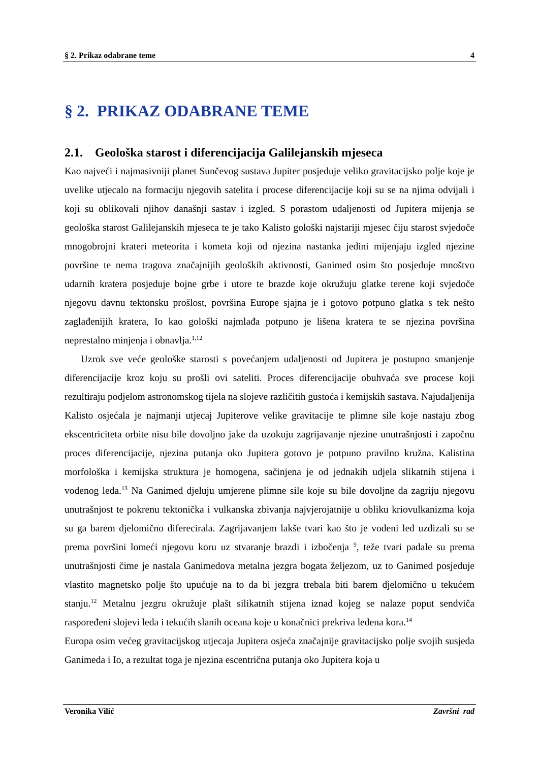§ 2. Prikaz odabrane teme 4
§ 2. PRIKAZ ODABRANE TEME
2.1. Geološka starost i diferencijacija Galilejanskih mjeseca
Kao najveći i najmasivniji planet Sunčevog sustava Jupiter posjeduje veliko gravitacijsko polje koje je uvelike utjecalo na formaciju njegovih satelita i procese diferencijacije koji su se na njima odvijali i koji su oblikovali njihov današnji sastav i izgled. S porastom udaljenosti od Jupitera mijenja se geološka starost Galilejanskih mjeseca te je tako Kalisto gološki najstariji mjesec čiju starost svjedoče mnogobrojni krateri meteorita i kometa koji od njezina nastanka jedini mijenjaju izgled njezine površine te nema tragova značajnijih geoloških aktivnosti, Ganimed osim što posjeduje mnoštvo udarnih kratera posjeduje bojne grbe i utore te brazde koje okružuju glatke terene koji svjedoče njegovu davnu tektonsku prošlost, površina Europe sjajna je i gotovo potpuno glatka s tek nešto zaglađenijih kratera, Io kao gološki najmlađa potpuno je lišena kratera te se njezina površina neprestalno minjenja i obnavlja.<sup>1,12</sup>
Uzrok sve veće geološke starosti s povećanjem udaljenosti od Jupitera je postupno smanjenje diferencijacije kroz koju su prošli ovi sateliti. Proces diferencijacije obuhvaća sve procese koji rezultiraju podjelom astronomskog tijela na slojeve različitih gustoća i kemijskih sastava. Najudaljenija Kalisto osjećala je najmanji utjecaj Jupiterove velike gravitacije te plimne sile koje nastaju zbog ekscentriciteta orbite nisu bile dovoljno jake da uzokuju zagrijavanje njezine unutrašnjosti i započnu proces diferencijacije, njezina putanja oko Jupitera gotovo je potpuno pravilno kružna. Kalistina morfološka i kemijska struktura je homogena, sačinjena je od jednakih udjela slikatnih stijena i vodenog leda.<sup>13</sup> Na Ganimed djeluju umjerene plimne sile koje su bile dovoljne da zagriju njegovu unutrašnjost te pokrenu tektonička i vulkanska zbivanja najvjerojatnije u obliku kriovulkanizma koja su ga barem djelomično diferecirala. Zagrijavanjem lakše tvari kao što je vodeni led uzdizali su se prema površini lomeći njegovu koru uz stvaranje brazdi i izbočenja <sup>9</sup>, teže tvari padale su prema unutrašnjosti čime je nastala Ganimedova metalna jezgra bogata željezom, uz to Ganimed posjeduje vlastito magnetsko polje što upućuje na to da bi jezgra trebala biti barem djelomično u tekućem stanju.<sup>12</sup> Metalnu jezgru okružuje plašt silikatnih stijena iznad kojeg se nalaze poput sendviča raspoređeni slojevi leda i tekućih slanih oceana koje u konačnici prekriva ledena kora.<sup>14</sup>
Europa osim većeg gravitacijskog utjecaja Jupitera osjeća značajnije gravitacijsko polje svojih susjeda Ganimeda i Io, a rezultat toga je njezina escentrična putanja oko Jupitera koja u
Veronika Vilić Završni rad